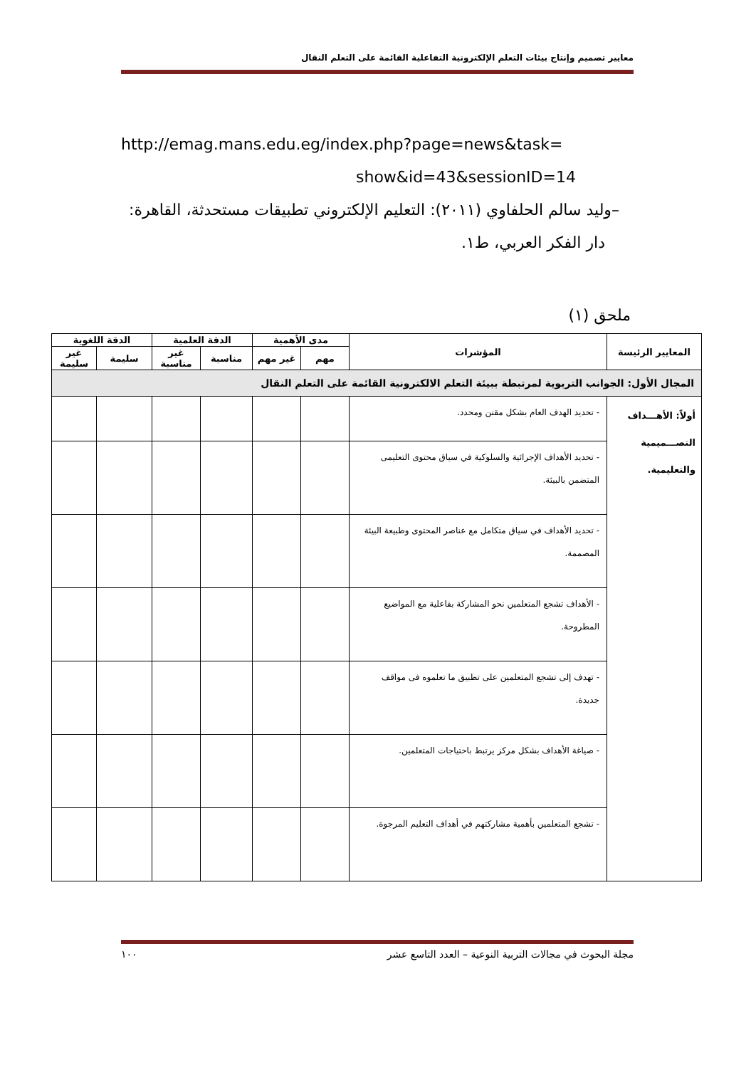معايير تصميم وإنتاج بيئات التعلم الإلكترونية التفاعلية القائمة على التعلم النقال
http://emag.mans.edu.eg/index.php?page=news&task=
show&id=43&sessionID=14
–وليد سالم الحلفاوي (٢٠١١): التعليم الإلكتروني تطبيقات مستحدثة، القاهرة:
دار الفكر العربي، ط١.
ملحق (١)
| المعايير الرئيسة | المؤشرات | مدى الأهمية | | الدقة العلمية | | الدقة اللغوية | |
| --- | --- | --- | --- | --- | --- | --- | --- |
| | | مهم | غير مهم | مناسبة | غير مناسبة | سليمة | غير سليمة |
| المجال الأول: الجوانب التربوية لمرتبطة ببيئة التعلم الالكترونية القائمة على التعلم النقال | | | | | | | |
| أولاً: الأهـــداف التصـــميمية والتعليمية. | - تحديد الهدف العام بشكل مقنن ومحدد. | | | | | | |
| | - تحديد الأهداف الإجرائية والسلوكية في سياق محتوى التعليمى المتضمن بالبيئة. | | | | | | |
| | - تحديد الأهداف في سياق متكامل مع عناصر المحتوى وطبيعة البيئة المصممة. | | | | | | |
| | - الأهداف تشجع المتعلمين نحو المشاركة بفاعلية مع المواضيع المطروحة. | | | | | | |
| | - تهدف إلى تشجع المتعلمين على تطبيق ما تعلموه فى مواقف جديدة. | | | | | | |
| | - صياغة الأهداف بشكل مركز يرتبط باحتياجات المتعلمين. | | | | | | |
| | - تشجع المتعلمين بأهمية مشاركتهم في أهداف التعليم المرجوة. | | | | | | |
مجلة البحوث في مجالات التربية النوعية – العدد التاسع عشر ١٠٠